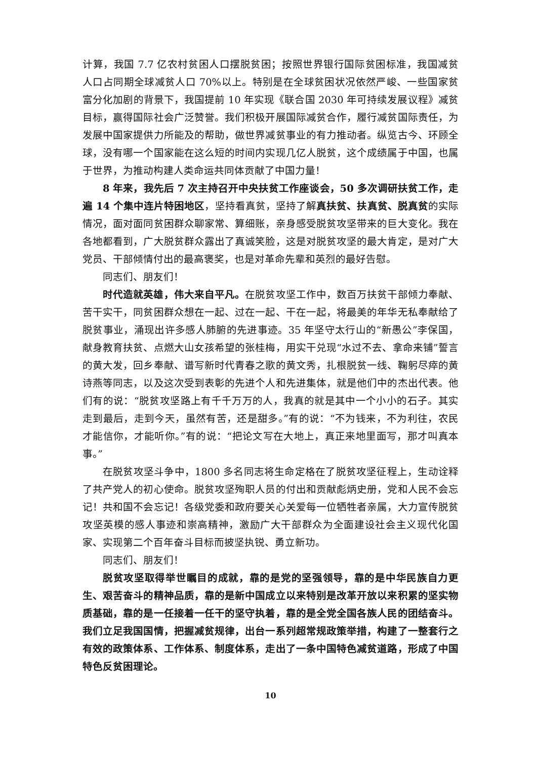计算，我国 7.7 亿农村贫困人口摆脱贫困；按照世界银行国际贫困标准，我国减贫人口占同期全球减贫人口 70%以上。特别是在全球贫困状况依然严峻、一些国家贫富分化加剧的背景下，我国提前 10 年实现《联合国 2030 年可持续发展议程》减贫目标，赢得国际社会广泛赞誉。我们积极开展国际减贫合作，履行减贫国际责任，为发展中国家提供力所能及的帮助，做世界减贫事业的有力推动者。纵览古今、环顾全球，没有哪一个国家能在这么短的时间内实现几亿人脱贫，这个成绩属于中国，也属于世界，为推动构建人类命运共同体贡献了中国力量！
8 年来，我先后 7 次主持召开中央扶贫工作座谈会，50 多次调研扶贫工作，走遍 14 个集中连片特困地区，坚持看真贫，坚持了解真扶贫、扶真贫、脱真贫的实际情况，面对面同贫困群众聊家常、算细账，亲身感受脱贫攻坚带来的巨大变化。我在各地都看到，广大脱贫群众露出了真诚笑脸，这是对脱贫攻坚的最大肯定，是对广大党员、干部倾情付出的最高褒奖，也是对革命先辈和英烈的最好告慰。
同志们、朋友们！
时代造就英雄，伟大来自平凡。在脱贫攻坚工作中，数百万扶贫干部倾力奉献、苦干实干，同贫困群众想在一起、过在一起、干在一起，将最美的年华无私奉献给了脱贫事业，涌现出许多感人肺腑的先进事迹。35 年坚守太行山的“新愚公”李保国，献身教育扶贫、点燃大山女孩希望的张桂梅，用实干兑现“水过不去、拿命来铺”誓言的黄大发，回乡奉献、谱写新时代青春之歌的黄文秀，扎根脱贫一线、鞠躬尽瘁的黄诗燕等同志，以及这次受到表彰的先进个人和先进集体，就是他们中的杰出代表。他们有的说：“脱贫攻坚路上有千千万万的人，我真的就是其中一个小小的石子。其实走到最后，走到今天，虽然有苦，还是甜多。”有的说：“不为钱来，不为利往，农民才能信你，才能听你。”有的说：“把论文写在大地上，真正来地里面写，那才叫真本事。”
在脱贫攻坚斗争中，1800 多名同志将生命定格在了脱贫攻坚征程上，生动诠释了共产党人的初心使命。脱贫攻坚殉职人员的付出和贡献彪炳史册，党和人民不会忘记！共和国不会忘记！各级党委和政府要关心关爱每一位牺牲者亲属，大力宣传脱贫攻坚英模的感人事迹和崇高精神，激励广大干部群众为全面建设社会主义现代化国家、实现第二个百年奋斗目标而披坚执锐、勇立新功。
同志们、朋友们！
脱贫攻坚取得举世瞩目的成就，靠的是党的坚强领导，靠的是中华民族自力更生、艰苦奋斗的精神品质，靠的是新中国成立以来特别是改革开放以来积累的坚实物质基础，靠的是一任接着一任干的坚守执着，靠的是全党全国各族人民的团结奋斗。我们立足我国国情，把握减贫规律，出台一系列超常规政策举措，构建了一整套行之有效的政策体系、工作体系、制度体系，走出了一条中国特色减贫道路，形成了中国特色反贫困理论。
10